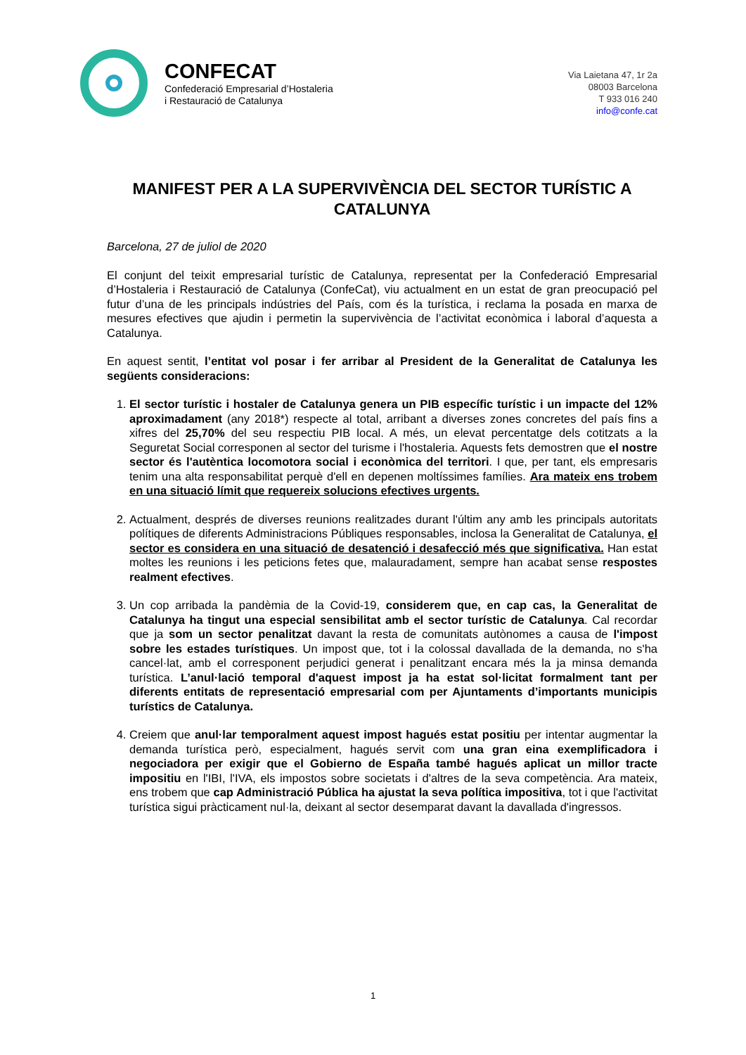CONFECAT
Confederació Empresarial d’Hostaleria
i Restauració de Catalunya
Via Laietana 47, 1r 2a
08003 Barcelona
T 933 016 240
info@confe.cat
MANIFEST PER A LA SUPERVIVÈNCIA DEL SECTOR TURÍSTIC A CATALUNYA
Barcelona, 27 de juliol de 2020
El conjunt del teixit empresarial turístic de Catalunya, representat per la Confederació Empresarial d’Hostaleria i Restauració de Catalunya (ConfeCat), viu actualment en un estat de gran preocupació pel futur d’una de les principals indústries del País, com és la turística, i reclama la posada en marxa de mesures efectives que ajudin i permetin la supervivència de l’activitat econòmica i laboral d’aquesta a Catalunya.
En aquest sentit, l’entitat vol posar i fer arribar al President de la Generalitat de Catalunya les següents consideracions:
1. El sector turístic i hostaler de Catalunya genera un PIB específic turístic i un impacte del 12% aproximadament (any 2018*) respecte al total, arribant a diverses zones concretes del país fins a xifres del 25,70% del seu respectiu PIB local. A més, un elevat percentatge dels cotitzats a la Seguretat Social corresponen al sector del turisme i l'hostaleria. Aquests fets demostren que el nostre sector és l'autèntica locomotora social i econòmica del territori. I que, per tant, els empresaris tenim una alta responsabilitat perquè d'ell en depenen moltíssimes famílies. Ara mateix ens trobem en una situació límit que requereix solucions efectives urgents.
2. Actualment, després de diverses reunions realitzades durant l'últim any amb les principals autoritats polítiques de diferents Administracions Públiques responsables, inclosa la Generalitat de Catalunya, el sector es considera en una situació de desatenció i desafecció més que significativa. Han estat moltes les reunions i les peticions fetes que, malauradament, sempre han acabat sense respostes realment efectives.
3. Un cop arribada la pandèmia de la Covid-19, considerem que, en cap cas, la Generalitat de Catalunya ha tingut una especial sensibilitat amb el sector turístic de Catalunya. Cal recordar que ja som un sector penalitzat davant la resta de comunitats autònomes a causa de l'impost sobre les estades turístiques. Un impost que, tot i la colossal davallada de la demanda, no s'ha cancel·lat, amb el corresponent perjudici generat i penalitzant encara més la ja minsa demanda turística. L’anul·lació temporal d'aquest impost ja ha estat sol·licitat formalment tant per diferents entitats de representació empresarial com per Ajuntaments d’importants municipis turístics de Catalunya.
4. Creiem que anul·lar temporalment aquest impost hagués estat positiu per intentar augmentar la demanda turística però, especialment, hagués servit com una gran eina exemplificadora i negociadora per exigir que el Gobierno de España també hagués aplicat un millor tracte impositiu en l'IBI, l'IVA, els impostos sobre societats i d'altres de la seva competència. Ara mateix, ens trobem que cap Administració Pública ha ajustat la seva política impositiva, tot i que l'activitat turística sigui pràcticament nul·la, deixant al sector desemparat davant la davallada d'ingressos.
1